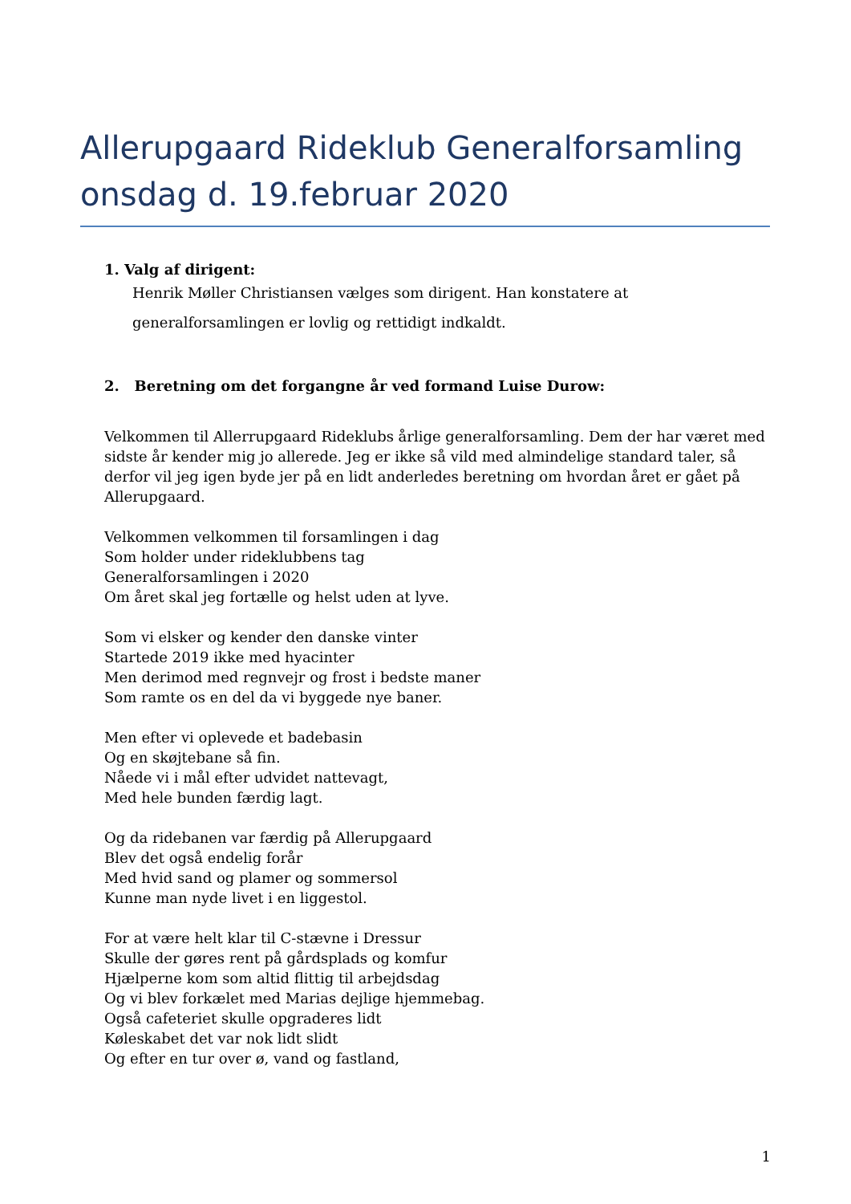Allerupgaard Rideklub Generalforsamling onsdag d. 19.februar 2020
1. Valg af dirigent:
Henrik Møller Christiansen vælges som dirigent. Han konstatere at
generalforsamlingen er lovlig og rettidigt indkaldt.
2. Beretning om det forgangne år ved formand Luise Durow:
Velkommen til Allerrupgaard Rideklubs årlige generalforsamling. Dem der har været med sidste år kender mig jo allerede. Jeg er ikke så vild med almindelige standard taler, så derfor vil jeg igen byde jer på en lidt anderledes beretning om hvordan året er gået på Allerupgaard.
Velkommen velkommen til forsamlingen i dag
Som holder under rideklubbens tag
Generalforsamlingen i 2020
Om året skal jeg fortælle og helst uden at lyve.
Som vi elsker og kender den danske vinter
Startede 2019 ikke med hyacinter
Men derimod med regnvejr og frost i bedste maner
Som ramte os en del da vi byggede nye baner.
Men efter vi oplevede et badebasin
Og en skøjtebane så fin.
Nåede vi i mål efter udvidet nattevagt,
Med hele bunden færdig lagt.
Og da ridebanen var færdig på Allerupgaard
Blev det også endelig forår
Med hvid sand og plamer og sommersol
Kunne man nyde livet i en liggestol.
For at være helt klar til C-stævne i Dressur
Skulle der gøres rent på gårdsplads og komfur
Hjælperne kom som altid flittig til arbejdsdag
Og vi blev forkælet med Marias dejlige hjemmebag.
Også cafeteriet skulle opgraderes lidt
Køleskabet det var nok lidt slidt
Og efter en tur over ø, vand og fastland,
1